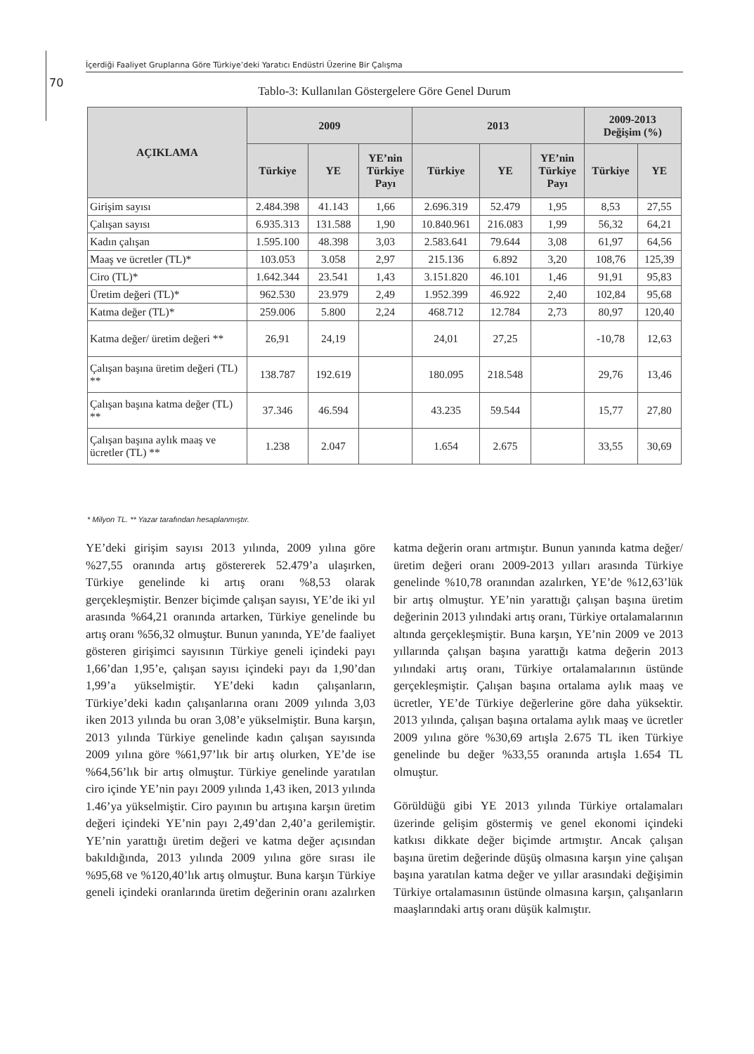İçerdiği Faaliyet Gruplarına Göre Türkiye’deki Yaratıcı Endüstri Üzerine Bir Çalışma
70
Tablo-3: Kullanılan Göstergelere Göre Genel Durum
| AÇIKLAMA | 2009 | | | 2013 | | | 2009-2013 Değişim (%) | |
| --- | --- | --- | --- | --- | --- | --- | --- | --- |
| | Türkiye | YE | YE’nin Türkiye Payı | Türkiye | YE | YE’nin Türkiye Payı | Türkiye | YE |
| Girişim sayısı | 2.484.398 | 41.143 | 1,66 | 2.696.319 | 52.479 | 1,95 | 8,53 | 27,55 |
| Çalışan sayısı | 6.935.313 | 131.588 | 1,90 | 10.840.961 | 216.083 | 1,99 | 56,32 | 64,21 |
| Kadın çalışan | 1.595.100 | 48.398 | 3,03 | 2.583.641 | 79.644 | 3,08 | 61,97 | 64,56 |
| Maaş ve ücretler (TL)* | 103.053 | 3.058 | 2,97 | 215.136 | 6.892 | 3,20 | 108,76 | 125,39 |
| Ciro (TL)* | 1.642.344 | 23.541 | 1,43 | 3.151.820 | 46.101 | 1,46 | 91,91 | 95,83 |
| Üretim değeri (TL)* | 962.530 | 23.979 | 2,49 | 1.952.399 | 46.922 | 2,40 | 102,84 | 95,68 |
| Katma değer (TL)* | 259.006 | 5.800 | 2,24 | 468.712 | 12.784 | 2,73 | 80,97 | 120,40 |
| Katma değer/ üretim değeri ** | 26,91 | 24,19 | | 24,01 | 27,25 | | -10,78 | 12,63 |
| Çalışan başına üretim değeri (TL) ** | 138.787 | 192.619 | | 180.095 | 218.548 | | 29,76 | 13,46 |
| Çalışan başına katma değer (TL) ** | 37.346 | 46.594 | | 43.235 | 59.544 | | 15,77 | 27,80 |
| Çalışan başına aylık maaş ve ücretler (TL) ** | 1.238 | 2.047 | | 1.654 | 2.675 | | 33,55 | 30,69 |
* Milyon TL. ** Yazar tarafından hesaplanmıştır.
YE’deki girişim sayısı 2013 yılında, 2009 yılına göre %27,55 oranında artış göstererek 52.479’a ulaşırken, Türkiye genelinde ki artış oranı %8,53 olarak gerçekleşmiştir. Benzer biçimde çalışan sayısı, YE’de iki yıl arasında %64,21 oranında artarken, Türkiye genelinde bu artış oranı %56,32 olmuştur. Bunun yanında, YE’de faaliyet gösteren girişimci sayısının Türkiye geneli içindeki payı 1,66’dan 1,95’e, çalışan sayısı içindeki payı da 1,90’dan 1,99’a yükselmiştir. YE’deki kadın çalışanların, Türkiye’deki kadın çalışanlarına oranı 2009 yılında 3,03 iken 2013 yılında bu oran 3,08’e yükselmiştir. Buna karşın, 2013 yılında Türkiye genelinde kadın çalışan sayısında 2009 yılına göre %61,97’lık bir artış olurken, YE’de ise %64,56’lık bir artış olmuştur. Türkiye genelinde yaratılan ciro içinde YE’nin payı 2009 yılında 1,43 iken, 2013 yılında 1.46’ya yükselmiştir. Ciro payının bu artışına karşın üretim değeri içindeki YE’nin payı 2,49’dan 2,40’a gerilemiştir. YE’nin yarattığı üretim değeri ve katma değer açısından bakıldığında, 2013 yılında 2009 yılına göre sırası ile %95,68 ve %120,40’lık artış olmuştur. Buna karşın Türkiye geneli içindeki oranlarında üretim değerinin oranı azalırken katma değerin oranı artmıştır. Bunun yanında katma değer/üretim değeri oranı 2009-2013 yılları arasında Türkiye genelinde %10,78 oranından azalırken, YE’de %12,63’lük bir artış olmuştur. YE’nin yarattığı çalışan başına üretim değerinin 2013 yılındaki artış oranı, Türkiye ortalamalarının altında gerçekleşmiştir. Buna karşın, YE’nin 2009 ve 2013 yıllarında çalışan başına yarattığı katma değerin 2013 yılındaki artış oranı, Türkiye ortalamalarının üstünde gerçekleşmiştir. Çalışan başına ortalama aylık maaş ve ücretler, YE’de Türkiye değerlerine göre daha yüksektir. 2013 yılında, çalışan başına ortalama aylık maaş ve ücretler 2009 yılına göre %30,69 artışla 2.675 TL iken Türkiye genelinde bu değer %33,55 oranında artışla 1.654 TL olmuştur.
Görüldüğü gibi YE 2013 yılında Türkiye ortalamaları üzerinde gelişim göstermiş ve genel ekonomi içindeki katkısı dikkate değer biçimde artmıştır. Ancak çalışan başına üretim değerinde düşüş olmasına karşın yine çalışan başına yaratılan katma değer ve yıllar arasındaki değişimin Türkiye ortalamasının üstünde olmasına karşın, çalışanların maaşlarındaki artış oranı düşük kalmıştır.